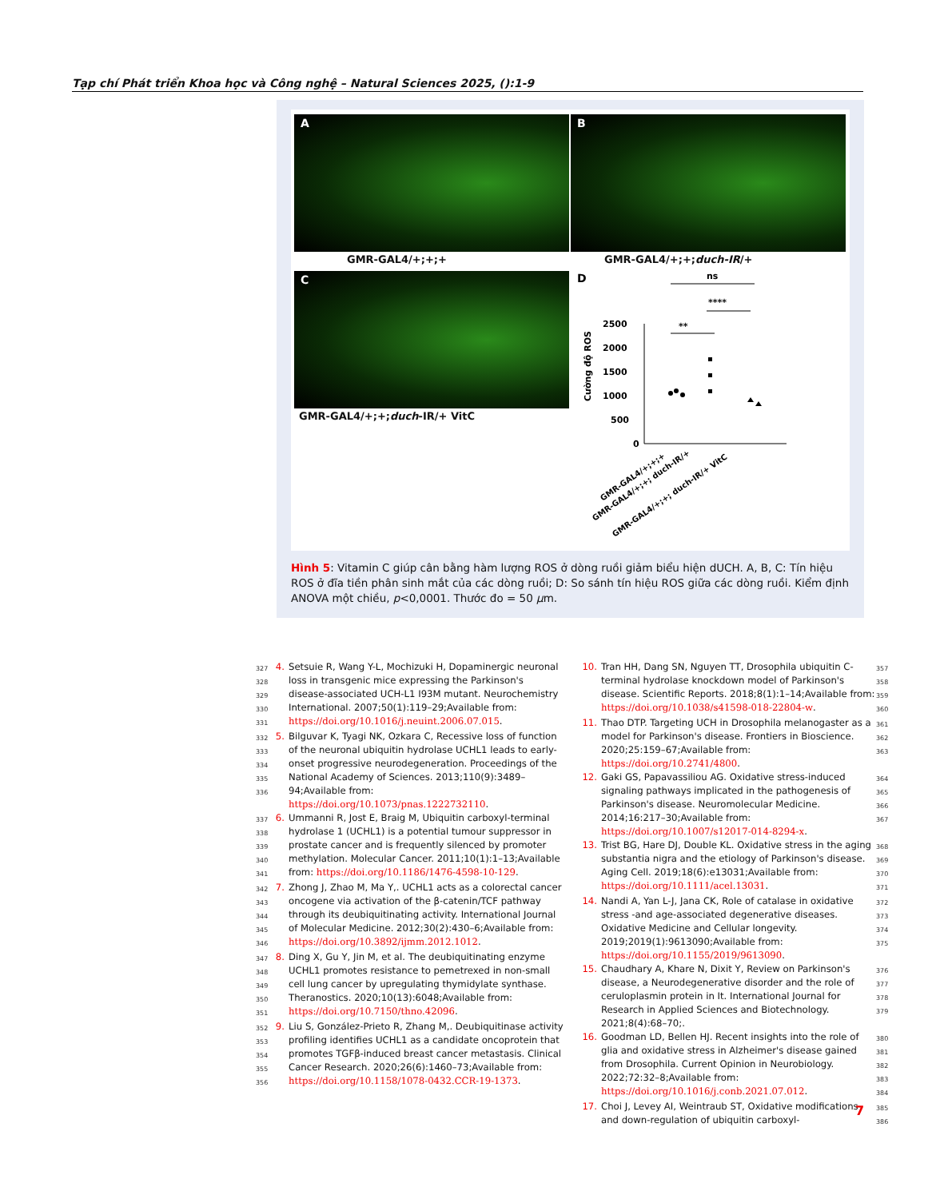Tạp chí Phát triển Khoa học và Công nghệ – Natural Sciences 2025, ():1-9
A B
GMR-GAL4/+;+;+ GMR-GAL4/+;+;duch-IR/+
C
GMR-GAL4/+;+;duch-IR/+ VitC
D
ns
****
**
2500
2000
1500
1000
500
0
Cường độ ROS
GMR-GAL4/+;+;+
GMR-GAL4/+;+; duch-IR/+
GMR-GAL4/+;+; duch-IR/+ VitC
Hình 5: Vitamin C giúp cân bằng hàm lượng ROS ở dòng ruồi giảm biểu hiện dUCH. A, B, C: Tín hiệu ROS ở đĩa tiền phân sinh mắt của các dòng ruồi; D: So sánh tín hiệu ROS giữa các dòng ruồi. Kiểm định ANOVA một chiều, p<0,0001. Thước đo = 50 µm.
327
328
329
330
331 4. Setsuie R, Wang Y-L, Mochizuki H, Dopaminergic neuronal loss in transgenic mice expressing the Parkinson's disease-associated UCH-L1 I93M mutant. Neurochemistry International. 2007;50(1):119–29;Available from: https://doi.org/10.1016/j.neuint.2006.07.015.
332
333
334
335
336 5. Bilguvar K, Tyagi NK, Ozkara C, Recessive loss of function of the neuronal ubiquitin hydrolase UCHL1 leads to early-onset progressive neurodegeneration. Proceedings of the National Academy of Sciences. 2013;110(9):3489–94;Available from: https://doi.org/10.1073/pnas.1222732110.
337
338
339
340
341 6. Ummanni R, Jost E, Braig M, Ubiquitin carboxyl-terminal hydrolase 1 (UCHL1) is a potential tumour suppressor in prostate cancer and is frequently silenced by promoter methylation. Molecular Cancer. 2011;10(1):1–13;Available from: https://doi.org/10.1186/1476-4598-10-129.
342
343
344
345
346 7. Zhong J, Zhao M, Ma Y,. UCHL1 acts as a colorectal cancer oncogene via activation of the β-catenin/TCF pathway through its deubiquitinating activity. International Journal of Molecular Medicine. 2012;30(2):430–6;Available from: https://doi.org/10.3892/ijmm.2012.1012.
347
348
349
350
351 8. Ding X, Gu Y, Jin M, et al. The deubiquitinating enzyme UCHL1 promotes resistance to pemetrexed in non-small cell lung cancer by upregulating thymidylate synthase. Theranostics. 2020;10(13):6048;Available from: https://doi.org/10.7150/thno.42096.
352
353
354
355
356 9. Liu S, González-Prieto R, Zhang M,. Deubiquitinase activity profiling identifies UCHL1 as a candidate oncoprotein that promotes TGFβ-induced breast cancer metastasis. Clinical Cancer Research. 2020;26(6):1460–73;Available from: https://doi.org/10.1158/1078-0432.CCR-19-1373.
10. Tran HH, Dang SN, Nguyen TT, Drosophila ubiquitin C-terminal hydrolase knockdown model of Parkinson's disease. Scientific Reports. 2018;8(1):1–14;Available from: https://doi.org/10.1038/s41598-018-22804-w. 357 358 359 360
11. Thao DTP. Targeting UCH in Drosophila melanogaster as a model for Parkinson's disease. Frontiers in Bioscience. 2020;25:159–67;Available from: https://doi.org/10.2741/4800. 361 362 363
12. Gaki GS, Papavassiliou AG. Oxidative stress-induced signaling pathways implicated in the pathogenesis of Parkinson's disease. Neuromolecular Medicine. 2014;16:217–30;Available from: https://doi.org/10.1007/s12017-014-8294-x. 364 365 366 367
13. Trist BG, Hare DJ, Double KL. Oxidative stress in the aging substantia nigra and the etiology of Parkinson's disease. Aging Cell. 2019;18(6):e13031;Available from: https://doi.org/10.1111/acel.13031. 368 369 370 371
14. Nandi A, Yan L-J, Jana CK, Role of catalase in oxidative stress -and age-associated degenerative diseases. Oxidative Medicine and Cellular longevity. 2019;2019(1):9613090;Available from: https://doi.org/10.1155/2019/9613090. 372 373 374 375
15. Chaudhary A, Khare N, Dixit Y, Review on Parkinson's disease, a Neurodegenerative disorder and the role of ceruloplasmin protein in It. International Journal for Research in Applied Sciences and Biotechnology. 2021;8(4):68–70;. 376 377 378 379
16. Goodman LD, Bellen HJ. Recent insights into the role of glia and oxidative stress in Alzheimer's disease gained from Drosophila. Current Opinion in Neurobiology. 2022;72:32–8;Available from: https://doi.org/10.1016/j.conb.2021.07.012. 380 381 382 383 384
17. Choi J, Levey AI, Weintraub ST, Oxidative modifications and down-regulation of ubiquitin carboxyl- 385 386
7